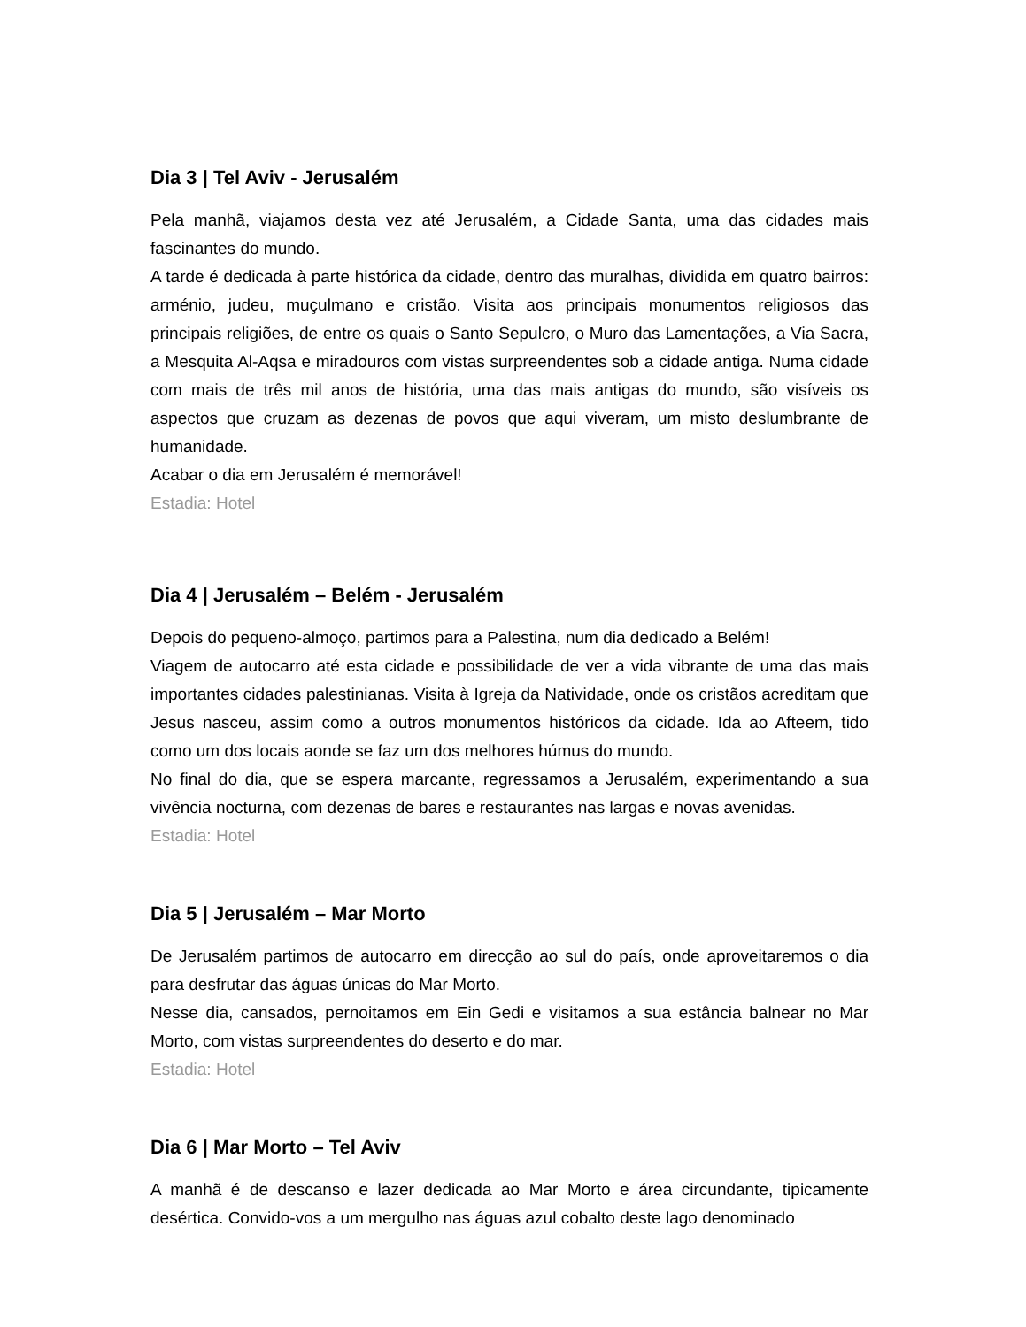Dia 3 | Tel Aviv - Jerusalém
Pela manhã, viajamos desta vez até Jerusalém, a Cidade Santa, uma das cidades mais fascinantes do mundo.
A tarde é dedicada à parte histórica da cidade, dentro das muralhas, dividida em quatro bairros: arménio, judeu, muçulmano e cristão. Visita aos principais monumentos religiosos das principais religiões, de entre os quais o Santo Sepulcro, o Muro das Lamentações, a Via Sacra, a Mesquita Al-Aqsa e miradouros com vistas surpreendentes sob a cidade antiga. Numa cidade com mais de três mil anos de história, uma das mais antigas do mundo, são visíveis os aspectos que cruzam as dezenas de povos que aqui viveram, um misto deslumbrante de humanidade.
Acabar o dia em Jerusalém é memorável!
Estadia: Hotel
Dia 4 | Jerusalém – Belém - Jerusalém
Depois do pequeno-almoço, partimos para a Palestina, num dia dedicado a Belém!
Viagem de autocarro até esta cidade e possibilidade de ver a vida vibrante de uma das mais importantes cidades palestinianas. Visita à Igreja da Natividade, onde os cristãos acreditam que Jesus nasceu, assim como a outros monumentos históricos da cidade. Ida ao Afteem, tido como um dos locais aonde se faz um dos melhores húmus do mundo.
No final do dia, que se espera marcante, regressamos a Jerusalém, experimentando a sua vivência nocturna, com dezenas de bares e restaurantes nas largas e novas avenidas.
Estadia: Hotel
Dia 5 | Jerusalém – Mar Morto
De Jerusalém partimos de autocarro em direcção ao sul do país, onde aproveitaremos o dia para desfrutar das águas únicas do Mar Morto.
Nesse dia, cansados, pernoitamos em Ein Gedi e visitamos a sua estância balnear no Mar Morto, com vistas surpreendentes do deserto e do mar.
Estadia: Hotel
Dia 6 | Mar Morto – Tel Aviv
A manhã é de descanso e lazer dedicada ao Mar Morto e área circundante, tipicamente desértica. Convido-vos a um mergulho nas águas azul cobalto deste lago denominado